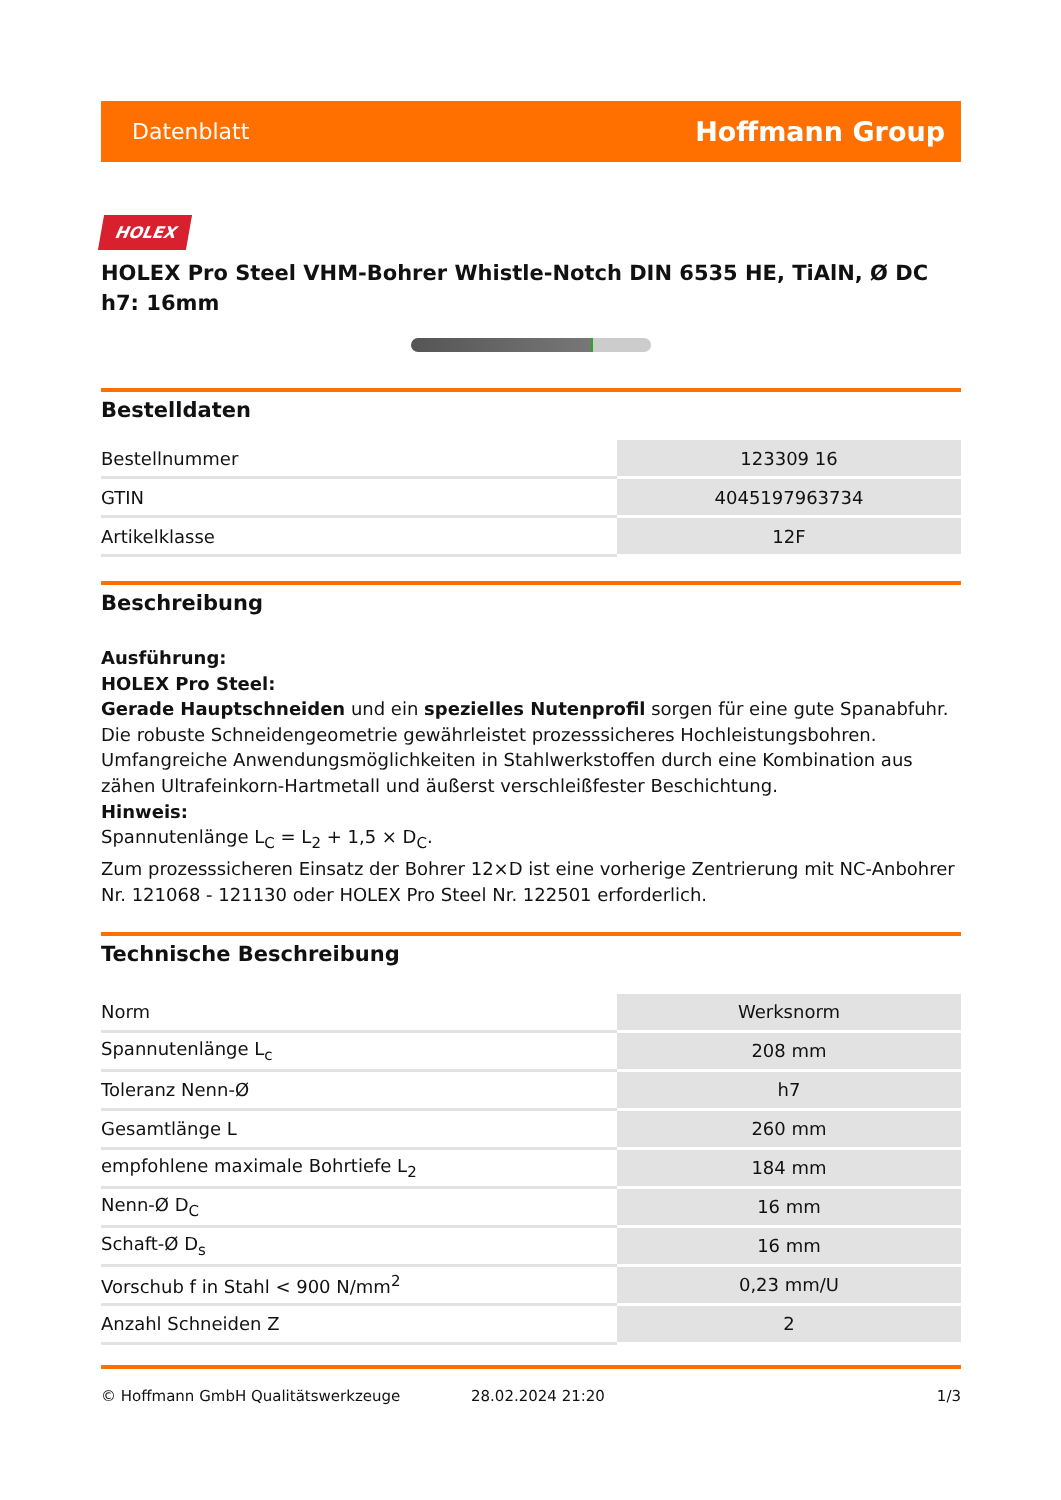Datenblatt Hoffmann Group
HOLEX
HOLEX Pro Steel VHM-Bohrer Whistle-Notch DIN 6535 HE, TiAlN, Ø DC h7: 16mm
Bestelldaten
| Bestellnummer | 123309 16 |
| GTIN | 4045197963734 |
| Artikelklasse | 12F |
Beschreibung
Ausführung:
HOLEX Pro Steel:
Gerade Hauptschneiden und ein spezielles Nutenprofil sorgen für eine gute Spanabfuhr. Die robuste Schneidengeometrie gewährleistet prozesssicheres Hochleistungsbohren. Umfangreiche Anwendungsmöglichkeiten in Stahlwerkstoffen durch eine Kombination aus zähen Ultrafeinkorn-Hartmetall und äußerst verschleißfester Beschichtung.
Hinweis:
Spannutenlänge L<sub>C</sub> = L<sub>2</sub> + 1,5 × D<sub>C</sub>.
Zum prozesssicheren Einsatz der Bohrer 12×D ist eine vorherige Zentrierung mit NC-Anbohrer Nr. 121068 - 121130 oder HOLEX Pro Steel Nr. 122501 erforderlich.
Technische Beschreibung
| Norm | Werksnorm |
| Spannutenlänge L<sub>c</sub> | 208 mm |
| Toleranz Nenn-Ø | h7 |
| Gesamtlänge L | 260 mm |
| empfohlene maximale Bohrtiefe L<sub>2</sub> | 184 mm |
| Nenn-Ø D<sub>C</sub> | 16 mm |
| Schaft-Ø D<sub>s</sub> | 16 mm |
| Vorschub f in Stahl < 900 N/mm<sup>2</sup> | 0,23 mm/U |
| Anzahl Schneiden Z | 2 |
© Hoffmann GmbH Qualitätswerkzeuge 28.02.2024 21:20 1/3